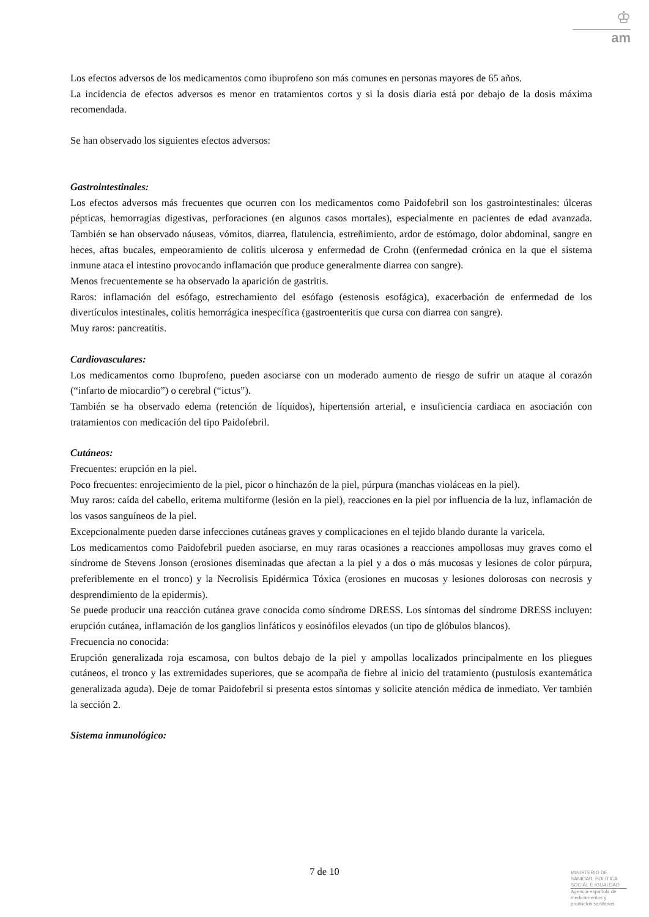♔
am
Los efectos adversos de los medicamentos como ibuprofeno son más comunes en personas mayores de 65 años.
La incidencia de efectos adversos es menor en tratamientos cortos y si la dosis diaria está por debajo de la dosis máxima recomendada.
Se han observado los siguientes efectos adversos:
Gastrointestinales:
Los efectos adversos más frecuentes que ocurren con los medicamentos como Paidofebril son los gastrointestinales: úlceras pépticas, hemorragias digestivas, perforaciones (en algunos casos mortales), especialmente en pacientes de edad avanzada. También se han observado náuseas, vómitos, diarrea, flatulencia, estreñimiento, ardor de estómago, dolor abdominal, sangre en heces, aftas bucales, empeoramiento de colitis ulcerosa y enfermedad de Crohn ((enfermedad crónica en la que el sistema inmune ataca el intestino provocando inflamación que produce generalmente diarrea con sangre).
Menos frecuentemente se ha observado la aparición de gastritis.
Raros: inflamación del esófago, estrechamiento del esófago (estenosis esofágica), exacerbación de enfermedad de los divertículos intestinales, colitis hemorrágica inespecífica (gastroenteritis que cursa con diarrea con sangre).
Muy raros: pancreatitis.
Cardiovasculares:
Los medicamentos como Ibuprofeno, pueden asociarse con un moderado aumento de riesgo de sufrir un ataque al corazón (“infarto de miocardio”) o cerebral (“ictus”).
También se ha observado edema (retención de líquidos), hipertensión arterial, e insuficiencia cardiaca en asociación con tratamientos con medicación del tipo Paidofebril.
Cutáneos:
Frecuentes: erupción en la piel.
Poco frecuentes: enrojecimiento de la piel, picor o hinchazón de la piel, púrpura (manchas violáceas en la piel).
Muy raros: caída del cabello, eritema multiforme (lesión en la piel), reacciones en la piel por influencia de la luz, inflamación de los vasos sanguíneos de la piel.
Excepcionalmente pueden darse infecciones cutáneas graves y complicaciones en el tejido blando durante la varicela.
Los medicamentos como Paidofebril pueden asociarse, en muy raras ocasiones a reacciones ampollosas muy graves como el síndrome de Stevens Jonson (erosiones diseminadas que afectan a la piel y a dos o más mucosas y lesiones de color púrpura, preferiblemente en el tronco) y la Necrolisis Epidérmica Tóxica (erosiones en mucosas y lesiones dolorosas con necrosis y desprendimiento de la epidermis).
Se puede producir una reacción cutánea grave conocida como síndrome DRESS. Los síntomas del síndrome DRESS incluyen: erupción cutánea, inflamación de los ganglios linfáticos y eosinófilos elevados (un tipo de glóbulos blancos).
Frecuencia no conocida:
Erupción generalizada roja escamosa, con bultos debajo de la piel y ampollas localizados principalmente en los pliegues cutáneos, el tronco y las extremidades superiores, que se acompaña de fiebre al inicio del tratamiento (pustulosis exantemática generalizada aguda). Deje de tomar Paidofebril si presenta estos síntomas y solicite atención médica de inmediato. Ver también la sección 2.
Sistema inmunológico:
7 de 10
MINISTERIO DE
SANIDAD, POLITICA
SOCIAL E IGUALDAD
Agencia española de
medicamentos y
productos sanitarios